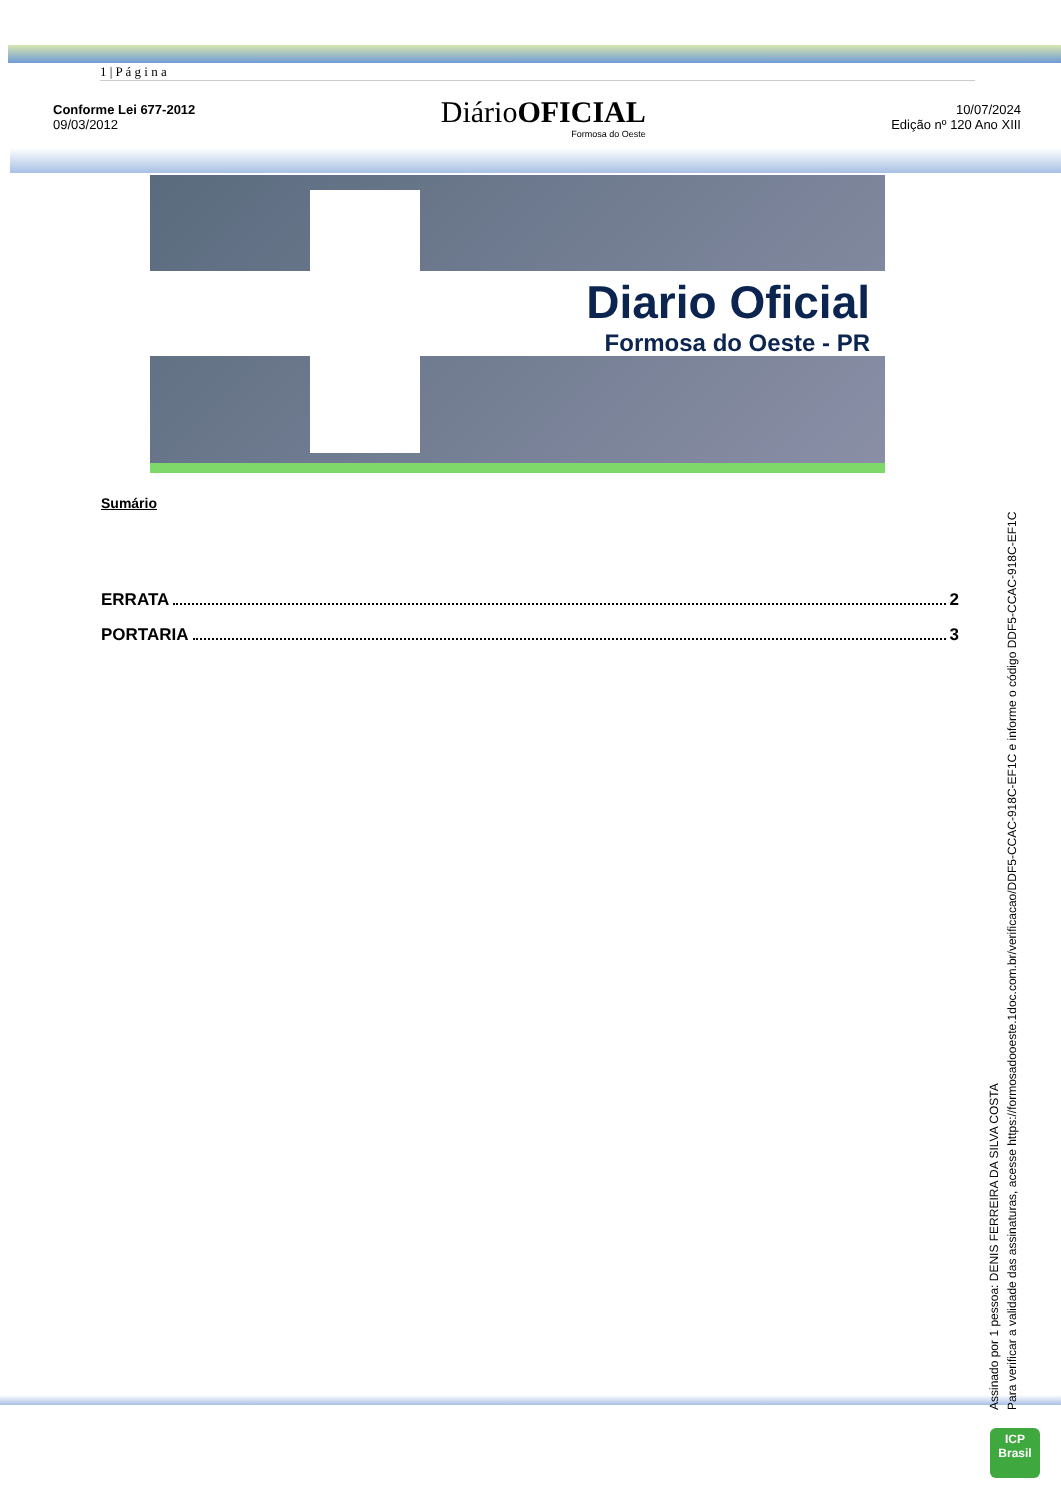1 | P á g i n a
Conforme Lei 677-2012
09/03/2012
DiárioOFICIAL
Formosa do Oeste
10/07/2024
Edição nº 120 Ano XIII
Diario Oficial
Formosa do Oeste - PR
Sumário
ERRATA 2
PORTARIA 3
Assinado por 1 pessoa: DENIS FERREIRA DA SILVA COSTA
Para verificar a validade das assinaturas, acesse https://formosadooeste.1doc.com.br/verificacao/DDF5-CCAC-918C-EF1C e informe o código DDF5-CCAC-918C-EF1C
ICP
Brasil